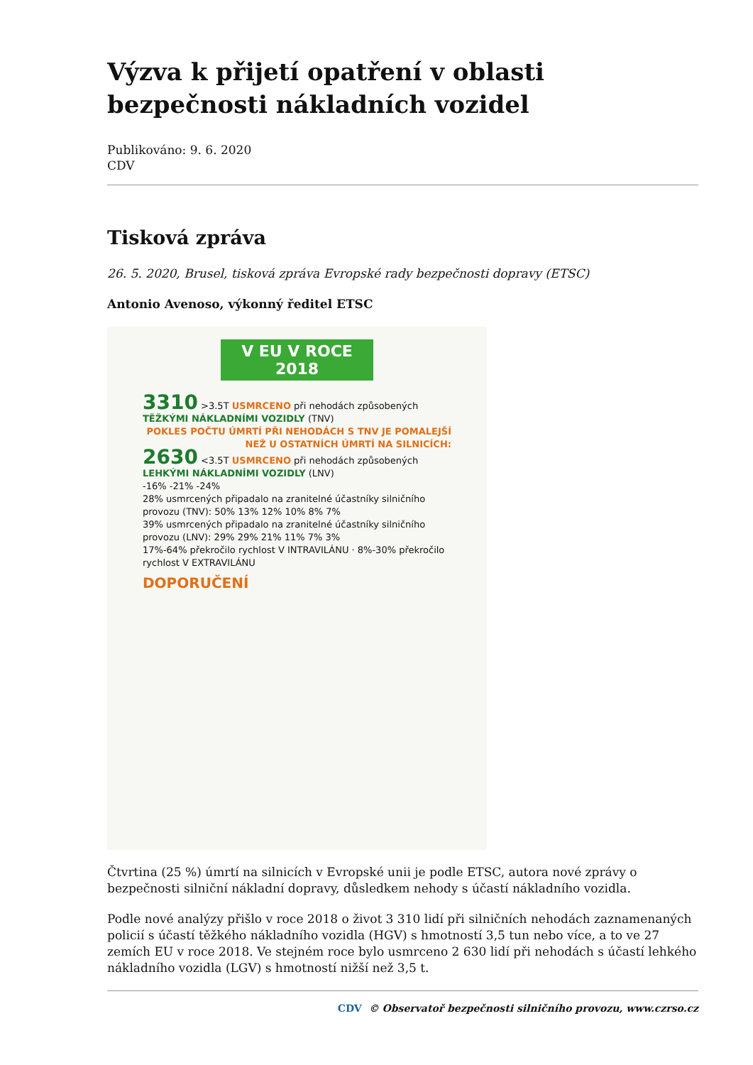Výzva k přijetí opatření v oblasti bezpečnosti nákladních vozidel
Publikováno: 9. 6. 2020
CDV
Tisková zpráva
26. 5. 2020, Brusel, tisková zpráva Evropské rady bezpečnosti dopravy (ETSC)
Antonio Avenoso, výkonný ředitel ETSC
V EU V ROCE 2018
3310 >3.5T USMRCENO při nehodách způsobených TĚŽKÝMI NÁKLADNÍMI VOZIDLY (TNV)
POKLES POČTU ÚMRTÍ PŘI NEHODÁCH S TNV JE POMALEJŠÍ NEŽ U OSTATNÍCH ÚMRTÍ NA SILNICÍCH:
2630 <3.5T USMRCENO při nehodách způsobených LEHKÝMI NÁKLADNÍMI VOZIDLY (LNV)
-16% -21% -24%
28% usmrcených připadalo na zranitelné účastníky silničního provozu (TNV): 50% 13% 12% 10% 8% 7%
39% usmrcených připadalo na zranitelné účastníky silničního provozu (LNV): 29% 29% 21% 11% 7% 3%
17%-64% překročilo rychlost V INTRAVILÁNU · 8%-30% překročilo rychlost V EXTRAVILÁNU
DOPORUČENÍ
Čtvrtina (25 %) úmrtí na silnicích v Evropské unii je podle ETSC, autora nové zprávy o bezpečnosti silniční nákladní dopravy, důsledkem nehody s účastí nákladního vozidla.
Podle nové analýzy přišlo v roce 2018 o život 3 310 lidí při silničních nehodách zaznamenaných policií s účastí těžkého nákladního vozidla (HGV) s hmotností 3,5 tun nebo více, a to ve 27 zemích EU v roce 2018. Ve stejném roce bylo usmrceno 2 630 lidí při nehodách s účastí lehkého nákladního vozidla (LGV) s hmotností nižší než 3,5 t.
CDV © Observatoř bezpečnosti silničního provozu, www.czrso.cz